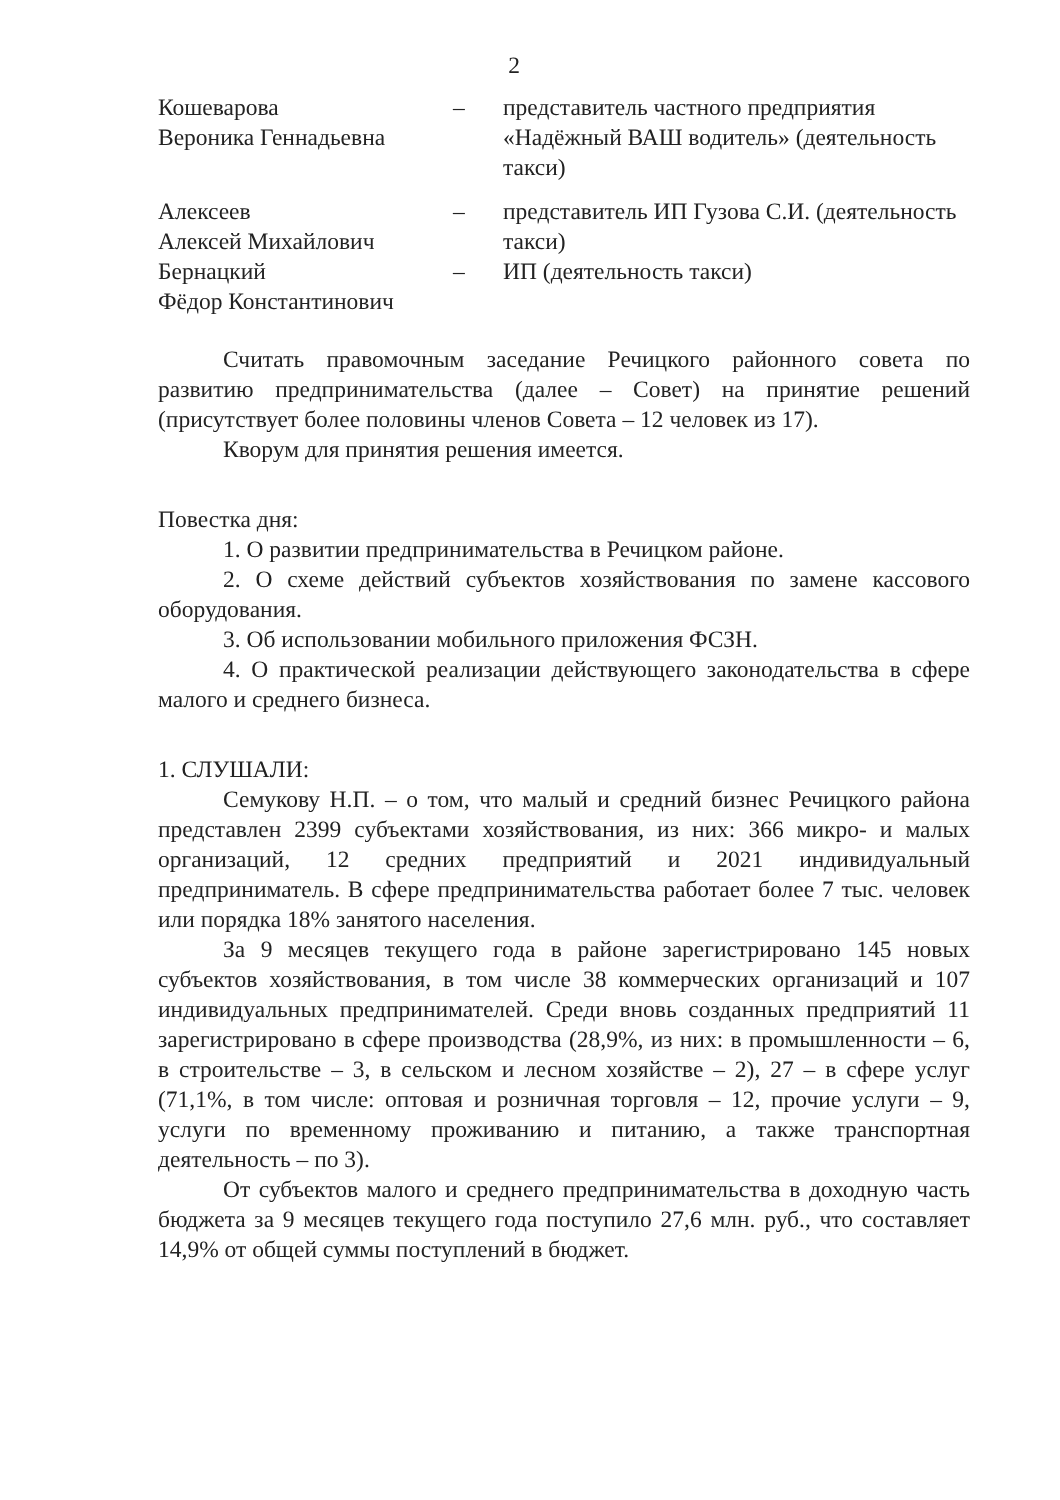2
| Кошеварова Вероника Геннадьевна | – | представитель частного предприятия «Надёжный ВАШ водитель» (деятельность такси) |
| Алексеев Алексей Михайлович | – | представитель ИП Гузова С.И. (деятельность такси) |
| Бернацкий Фёдор Константинович | – | ИП (деятельность такси) |
Считать правомочным заседание Речицкого районного совета по развитию предпринимательства (далее – Совет) на принятие решений (присутствует более половины членов Совета – 12 человек из 17).
Кворум для принятия решения имеется.
Повестка дня:
1. О развитии предпринимательства в Речицком районе.
2. О схеме действий субъектов хозяйствования по замене кассового оборудования.
3. Об использовании мобильного приложения ФСЗН.
4. О практической реализации действующего законодательства в сфере малого и среднего бизнеса.
1. СЛУШАЛИ:
Семукову Н.П. – о том, что малый и средний бизнес Речицкого района представлен 2399 субъектами хозяйствования, из них: 366 микро- и малых организаций, 12 средних предприятий и 2021 индивидуальный предприниматель. В сфере предпринимательства работает более 7 тыс. человек или порядка 18% занятого населения.
За 9 месяцев текущего года в районе зарегистрировано 145 новых субъектов хозяйствования, в том числе 38 коммерческих организаций и 107 индивидуальных предпринимателей. Среди вновь созданных предприятий 11 зарегистрировано в сфере производства (28,9%, из них: в промышленности – 6, в строительстве – 3, в сельском и лесном хозяйстве – 2), 27 – в сфере услуг (71,1%, в том числе: оптовая и розничная торговля – 12, прочие услуги – 9, услуги по временному проживанию и питанию, а также транспортная деятельность – по 3).
От субъектов малого и среднего предпринимательства в доходную часть бюджета за 9 месяцев текущего года поступило 27,6 млн. руб., что составляет 14,9% от общей суммы поступлений в бюджет.